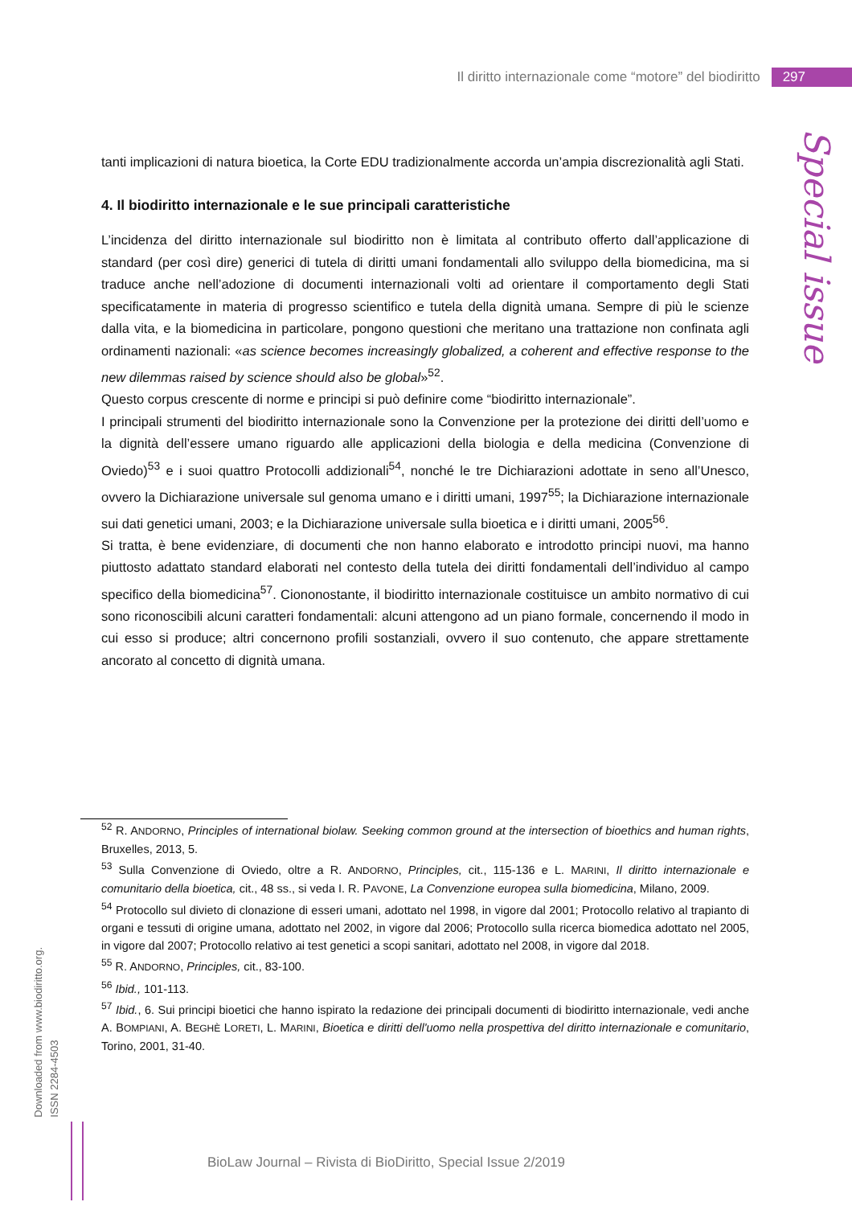Il diritto internazionale come “motore” del biodiritto 297
Special issue
tanti implicazioni di natura bioetica, la Corte EDU tradizionalmente accorda un’ampia discrezionalità agli Stati.
4. Il biodiritto internazionale e le sue principali caratteristiche
L’incidenza del diritto internazionale sul biodiritto non è limitata al contributo offerto dall’applicazione di standard (per così dire) generici di tutela di diritti umani fondamentali allo sviluppo della biomedicina, ma si traduce anche nell’adozione di documenti internazionali volti ad orientare il comportamento degli Stati specificatamente in materia di progresso scientifico e tutela della dignità umana. Sempre di più le scienze dalla vita, e la biomedicina in particolare, pongono questioni che meritano una trattazione non confinata agli ordinamenti nazionali: «as science becomes increasingly globalized, a coherent and effective response to the new dilemmas raised by science should also be global»<sup>52</sup>.
Questo corpus crescente di norme e principi si può definire come “biodiritto internazionale”.
I principali strumenti del biodiritto internazionale sono la Convenzione per la protezione dei diritti dell’uomo e la dignità dell’essere umano riguardo alle applicazioni della biologia e della medicina (Convenzione di Oviedo)<sup>53</sup> e i suoi quattro Protocolli addizionali<sup>54</sup>, nonché le tre Dichiarazioni adottate in seno all’Unesco, ovvero la Dichiarazione universale sul genoma umano e i diritti umani, 1997<sup>55</sup>; la Dichiarazione internazionale sui dati genetici umani, 2003; e la Dichiarazione universale sulla bioetica e i diritti umani, 2005<sup>56</sup>.
Si tratta, è bene evidenziare, di documenti che non hanno elaborato e introdotto principi nuovi, ma hanno piuttosto adattato standard elaborati nel contesto della tutela dei diritti fondamentali dell’individuo al campo specifico della biomedicina<sup>57</sup>. Ciononostante, il biodiritto internazionale costituisce un ambito normativo di cui sono riconoscibili alcuni caratteri fondamentali: alcuni attengono ad un piano formale, concernendo il modo in cui esso si produce; altri concernono profili sostanziali, ovvero il suo contenuto, che appare strettamente ancorato al concetto di dignità umana.
<sup>52</sup> R. ANDORNO, Principles of international biolaw. Seeking common ground at the intersection of bioethics and human rights, Bruxelles, 2013, 5.
<sup>53</sup> Sulla Convenzione di Oviedo, oltre a R. ANDORNO, Principles, cit., 115-136 e L. MARINI, Il diritto internazionale e comunitario della bioetica, cit., 48 ss., si veda I. R. PAVONE, La Convenzione europea sulla biomedicina, Milano, 2009.
<sup>54</sup> Protocollo sul divieto di clonazione di esseri umani, adottato nel 1998, in vigore dal 2001; Protocollo relativo al trapianto di organi e tessuti di origine umana, adottato nel 2002, in vigore dal 2006; Protocollo sulla ricerca biomedica adottato nel 2005, in vigore dal 2007; Protocollo relativo ai test genetici a scopi sanitari, adottato nel 2008, in vigore dal 2018.
<sup>55</sup> R. ANDORNO, Principles, cit., 83-100.
<sup>56</sup> Ibid., 101-113.
<sup>57</sup> Ibid., 6. Sui principi bioetici che hanno ispirato la redazione dei principali documenti di biodiritto internazionale, vedi anche A. BOMPIANI, A. BEGHÈ LORETI, L. MARINI, Bioetica e diritti dell'uomo nella prospettiva del diritto internazionale e comunitario, Torino, 2001, 31-40.
Downloaded from www.biodiritto.org.
ISSN 2284-4503
BioLaw Journal – Rivista di BioDiritto, Special Issue 2/2019